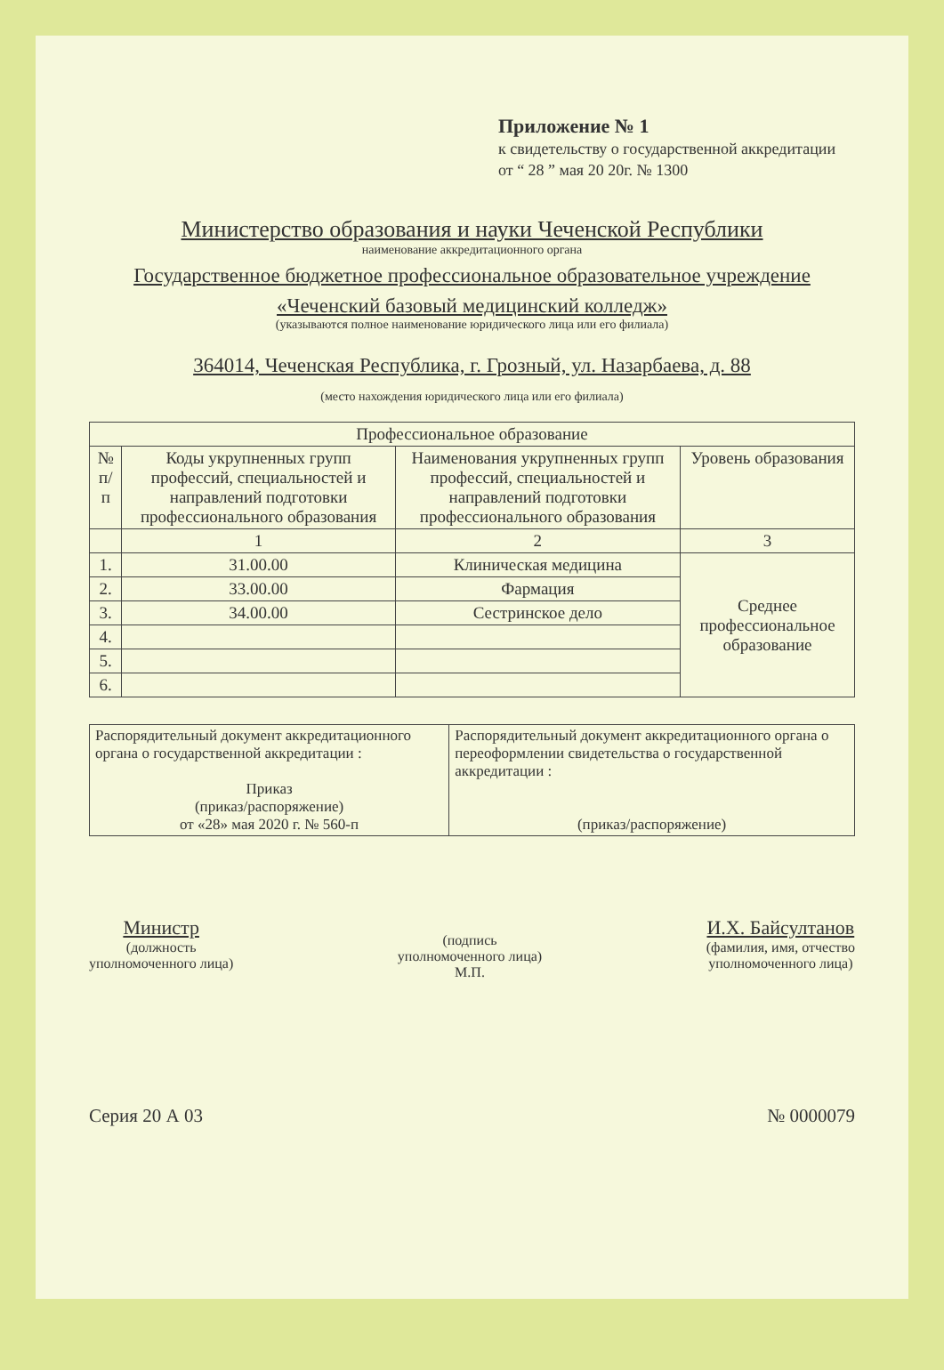Приложение № 1
к свидетельству о государственной аккредитации
от “ 28 ” мая 20 20г. № 1300
Министерство образования и науки Чеченской Республики
наименование аккредитационного органа
Государственное бюджетное профессиональное образовательное учреждение
«Чеченский базовый медицинский колледж»
(указываются полное наименование юридического лица или его филиала)
364014, Чеченская Республика, г. Грозный, ул. Назарбаева, д. 88
(место нахождения юридического лица или его филиала)
| Профессиональное образование | | | |
| --- | --- | --- | --- |
| № п/п | Коды укрупненных групп профессий, специальностей и направлений подготовки профессионального образования | Наименования укрупненных групп профессий, специальностей и направлений подготовки профессионального образования | Уровень образования |
| | 1 | 2 | 3 |
| 1. | 31.00.00 | Клиническая медицина | Среднее профессиональное образование |
| 2. | 33.00.00 | Фармация | |
| 3. | 34.00.00 | Сестринское дело | |
| 4. | | | |
| 5. | | | |
| 6. | | | |
| Распорядительный документ аккредитационного органа о государственной аккредитации : Приказ (приказ/распоряжение) от «28» мая 2020 г. № 560-п | Распорядительный документ аккредитационного органа о переоформлении свидетельства о государственной аккредитации : (приказ/распоряжение) |
Министр
(должность
уполномоченного лица)
(подпись
уполномоченного лица)
М.П.
И.Х. Байсултанов
(фамилия, имя, отчество
уполномоченного лица)
Серия 20 А 03 № 0000079